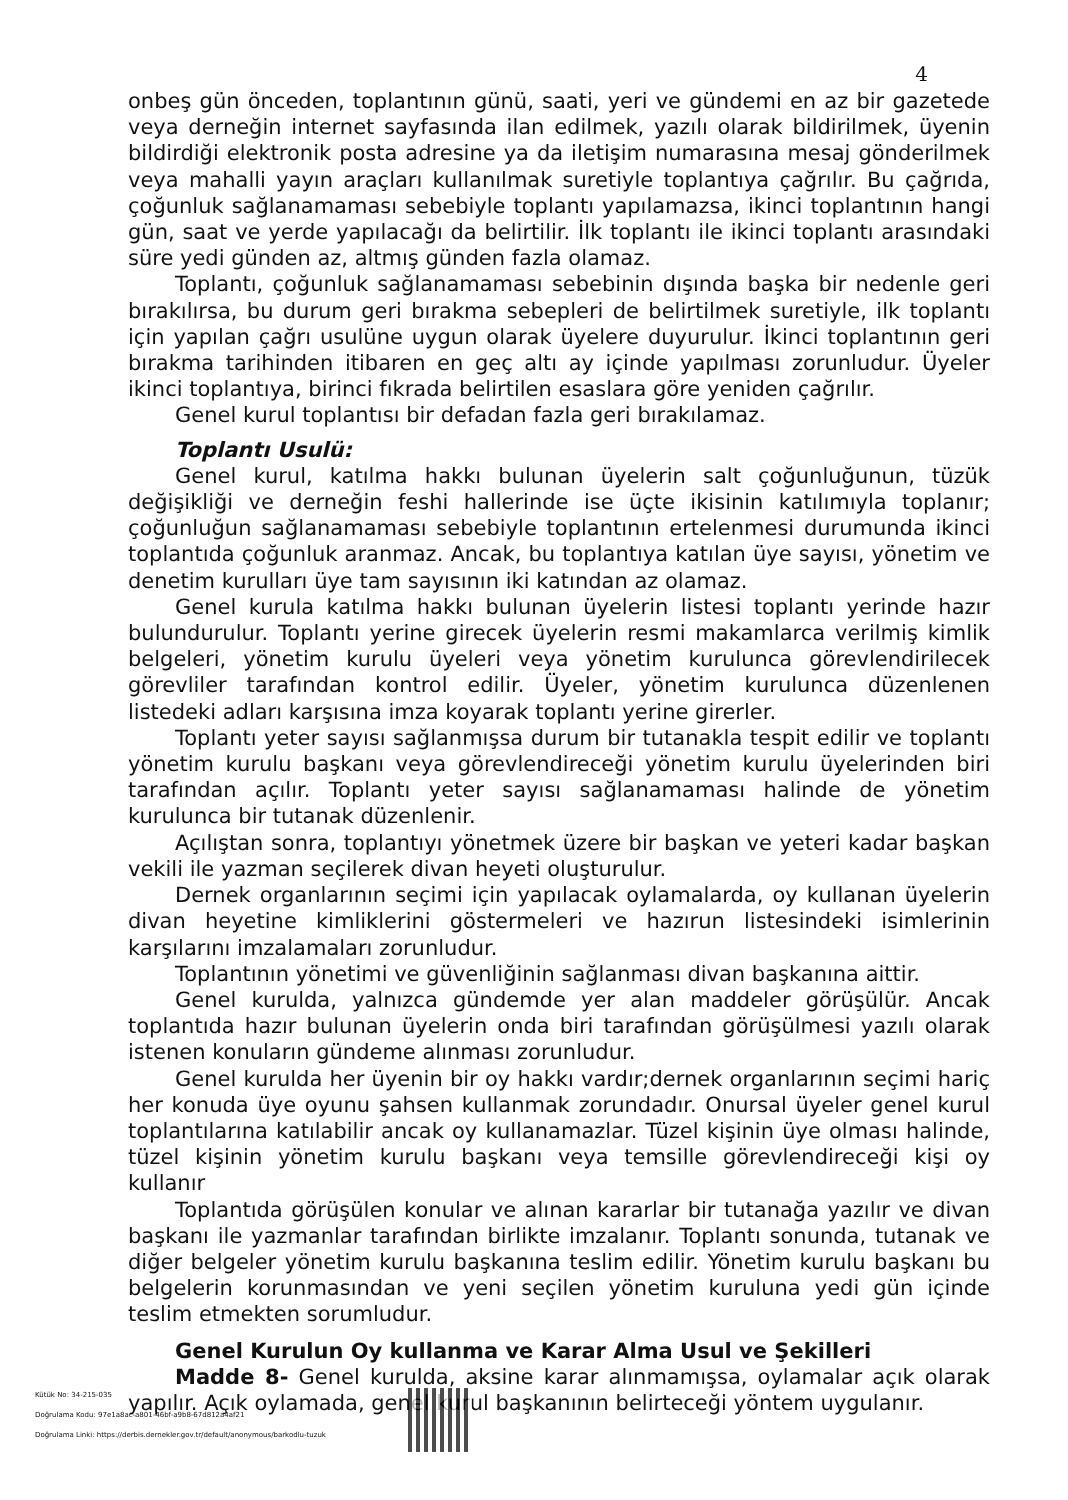4
onbeş gün önceden, toplantının günü, saati, yeri ve gündemi en az bir gazetede veya derneğin internet sayfasında ilan edilmek, yazılı olarak bildirilmek, üyenin bildirdiği elektronik posta adresine ya da iletişim numarasına mesaj gönderilmek veya mahalli yayın araçları kullanılmak suretiyle toplantıya çağrılır. Bu çağrıda, çoğunluk sağlanamaması sebebiyle toplantı yapılamazsa, ikinci toplantının hangi gün, saat ve yerde yapılacağı da belirtilir. İlk toplantı ile ikinci toplantı arasındaki süre yedi günden az, altmış günden fazla olamaz.
Toplantı, çoğunluk sağlanamaması sebebinin dışında başka bir nedenle geri bırakılırsa, bu durum geri bırakma sebepleri de belirtilmek suretiyle, ilk toplantı için yapılan çağrı usulüne uygun olarak üyelere duyurulur. İkinci toplantının geri bırakma tarihinden itibaren en geç altı ay içinde yapılması zorunludur. Üyeler ikinci toplantıya, birinci fıkrada belirtilen esaslara göre yeniden çağrılır.
Genel kurul toplantısı bir defadan fazla geri bırakılamaz.
Toplantı Usulü:
Genel kurul, katılma hakkı bulunan üyelerin salt çoğunluğunun, tüzük değişikliği ve derneğin feshi hallerinde ise üçte ikisinin katılımıyla toplanır; çoğunluğun sağlanamaması sebebiyle toplantının ertelenmesi durumunda ikinci toplantıda çoğunluk aranmaz. Ancak, bu toplantıya katılan üye sayısı, yönetim ve denetim kurulları üye tam sayısının iki katından az olamaz.
Genel kurula katılma hakkı bulunan üyelerin listesi toplantı yerinde hazır bulundurulur. Toplantı yerine girecek üyelerin resmi makamlarca verilmiş kimlik belgeleri, yönetim kurulu üyeleri veya yönetim kurulunca görevlendirilecek görevliler tarafından kontrol edilir. Üyeler, yönetim kurulunca düzenlenen listedeki adları karşısına imza koyarak toplantı yerine girerler.
Toplantı yeter sayısı sağlanmışsa durum bir tutanakla tespit edilir ve toplantı yönetim kurulu başkanı veya görevlendireceği yönetim kurulu üyelerinden biri tarafından açılır. Toplantı yeter sayısı sağlanamaması halinde de yönetim kurulunca bir tutanak düzenlenir.
Açılıştan sonra, toplantıyı yönetmek üzere bir başkan ve yeteri kadar başkan vekili ile yazman seçilerek divan heyeti oluşturulur.
Dernek organlarının seçimi için yapılacak oylamalarda, oy kullanan üyelerin divan heyetine kimliklerini göstermeleri ve hazırun listesindeki isimlerinin karşılarını imzalamaları zorunludur.
Toplantının yönetimi ve güvenliğinin sağlanması divan başkanına aittir.
Genel kurulda, yalnızca gündemde yer alan maddeler görüşülür. Ancak toplantıda hazır bulunan üyelerin onda biri tarafından görüşülmesi yazılı olarak istenen konuların gündeme alınması zorunludur.
Genel kurulda her üyenin bir oy hakkı vardır;dernek organlarının seçimi hariç her konuda üye oyunu şahsen kullanmak zorundadır. Onursal üyeler genel kurul toplantılarına katılabilir ancak oy kullanamazlar. Tüzel kişinin üye olması halinde, tüzel kişinin yönetim kurulu başkanı veya temsille görevlendireceği kişi oy kullanır
Toplantıda görüşülen konular ve alınan kararlar bir tutanağa yazılır ve divan başkanı ile yazmanlar tarafından birlikte imzalanır. Toplantı sonunda, tutanak ve diğer belgeler yönetim kurulu başkanına teslim edilir. Yönetim kurulu başkanı bu belgelerin korunmasından ve yeni seçilen yönetim kuruluna yedi gün içinde teslim etmekten sorumludur.
Genel Kurulun Oy kullanma ve Karar Alma Usul ve Şekilleri
Madde 8- Genel kurulda, aksine karar alınmamışsa, oylamalar açık olarak yapılır. Açık oylamada, genel kurul başkanının belirteceği yöntem uygulanır.
Kütük No: 34-215-035
Doğrulama Kodu: 97e1a8ac-a801-46bf-a9b8-67d812a4af21
Doğrulama Linki: https://derbis.dernekler.gov.tr/default/anonymous/barkodlu-tuzuk